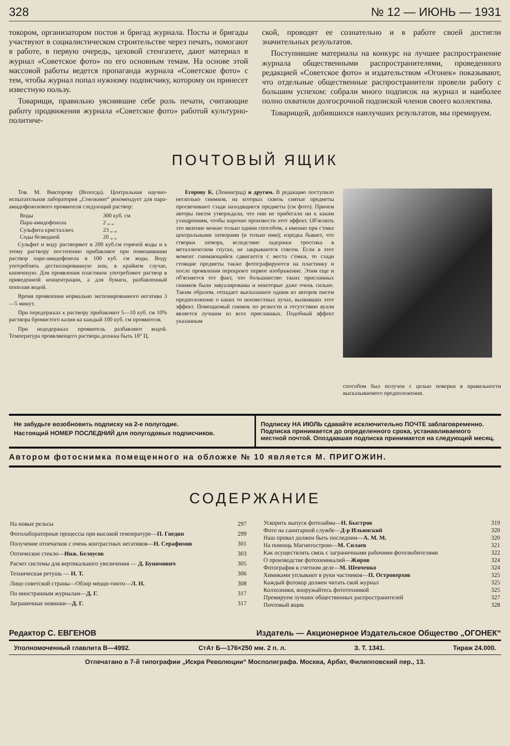328 № 12 — ИЮНЬ — 1931
токором, организатором постов и бригад журнала. Посты и бригады участвуют в социалистическом строительстве через печать, помогают в работе, в первую очередь, цеховой стенгазете, дают материал в журнал «Советское фото» по его основным темам. На основе этой массовой работы ведется пропаганда журнала «Советское фото» с тем, чтобы журнал попал нужному подписчику, которому он принесет известную пользу.
Товарищи, правильно уяснившие себе роль печати, считающие работу продвижения журнала «Советское фото» работой культурно-политиче-
ской, проводят ее сознательно и в работе своей достигли значительных результатов.
Поступившие материалы на конкурс на лучшее распространение журнала общественными распространителями, проведенного редакцией «Советское фото» и издательством «Огонек» показывают, что отдельные общественные распространители провели работу с большим успехом: собрали много подписок на журнал и наиболее полно охватили долгосрочной подпиской членов своего коллектива.
Товарищей, добившихся наилучших результатов, мы премируем.
ПОЧТОВЫЙ ЯЩИК
Тов. М. Викторову (Вологда). Центральная научно-испытательная лаборатория „Союзкино“ рекомендует для пара-амидофенолового проявителя следующий раствор:
| Воды | 300 куб. см |
| Пара-амидофенола | 2 „ „ |
| Сульфита кристаллич. | 23 „ „ |
| Соды безводной | 20 „ „ |
Сульфит и воду растворяют в 200 куб.см горячей воды и к этому раствору постепенно прибавляют при помешивании раствор пара-амидофенола в 100 куб. см воды. Воду употреблять дестиллированную или, в крайнем случае, кипяченую. Для проявления пластинок употребляют раствор в приведенной концентрации, а для бумаги, разбавленный пополам водой.
Время проявления нормально экспонированного негатива 3—5 минут.
При передержках к раствору прибавляют 5—10 куб. см 10% раствора бромистого калия на каждый 100 куб. см проявителя.
При недодержках проявитель разбавляют водой. Температура проявляющего раствора должна быть 18° Ц.
Егорову К. (Ленинград) и другим. В редакцию поступило несколько снимков, на которых сквозь снятые предметы просвечивают сзади находящиеся предметы (см фото). Причем авторы писем утверждали, что они не прибегали ни к каким ухищрениям, чтобы нарочно произвести этот эффект. Об'яснить это явление можно только одним способом, а именно при с'емке центральными затворами (и только ими); изредка бывает, что створки затвора, вследствие задержки тросcика в металлическом спуске, не закрываются совсем. Если в этот момент снимающийся сдвигается с места с'емки, то сзади стоящие предметы также фотографируются на пластинку и после проявления перекроют первое изображение. Этим еще и об'ясняется тот факт, что большинство таких присланных снимков были завуалированы и некоторые даже очень сильно. Таким образом, отпадает высказанное одним из авторов писем предположение о каких то неизвестных лучах, вызвавших этот эффект. Помещаемый снимок по резкости и отсутствию вуали является лучшим из всех присланных. Подобный эффект указанным
способом был получен с целью поверки в правильности высказываемого предположения.
Не забудьте возобновить подписку на 2-е полугодие.
Настоящий НОМЕР ПОСЛЕДНИЙ для полугодовых подписчиков.
Подписку НА ИЮЛЬ сдавайте исключительно ПОЧТЕ заблаговременно. Подписка принимается до определенного срока, устанавливаемого местной почтой. Опоздавшая подписка принимается на следующий месяц.
Автором фотоснимка помещенного на обложке № 10 является М. ПРИГОЖИН.
СОДЕРЖАНИЕ
| На новые рельсы | 297 |
| Фотолабораторные процессы при высокой температуре— П. Гнедин | 299 |
| Получение отпечатков с очень контрастных негативов— Н. Серафимов | 301 |
| Оптическое стекло— Инж. Белоусов | 303 |
| Расчет системы для вертикального увеличения — Д. Бунимович | 305 |
| Техническая ретушь — Н. Т. | 306 |
| Лицо советской страны—Обзор меццо-тинто— Л. Н. | 308 |
| По иностранным журналам— Д. Г. | 317 |
| Заграничные новинки— Д. Г. | 317 |
| Ускорить выпуск фотозайма— Н. Быстров | 319 |
| Фото на санитарной службе— Д-р Ильинский | 320 |
| Наш провал должен быть последним— А. М. М. | 320 |
| На помощь Магнитострою— М. Силаев | 321 |
| Как осуществлять связь с заграничными рабочими фотолюбителями | 322 |
| О производстве фотохимикалий— Жиров | 324 |
| Фотография в счетном деле— М. Шевченко | 324 |
| Химиками уплывают в руки частников— П. Островерхов | 325 |
| Каждый фотокор должен читать свой журнал | 325 |
| Колхозники, вооружайтесь фототехникой | 325 |
| Премируем лучших общественных распространителей | 327 |
| Почтовый ящик | 328 |
Редактор С. ЕВГЕНОВ Издатель — Акционерное Издательское Общество „ОГОНЕК“
Уполномоченный главлита В—4992. СтАт Б—176×250 мм. 2 п. л. З. Т. 1341. Тираж 24.000.
Отпечатано в 7-й типографии „Искра Революции“ Мосполиграфа. Москва, Арбат, Филипповский пер., 13.